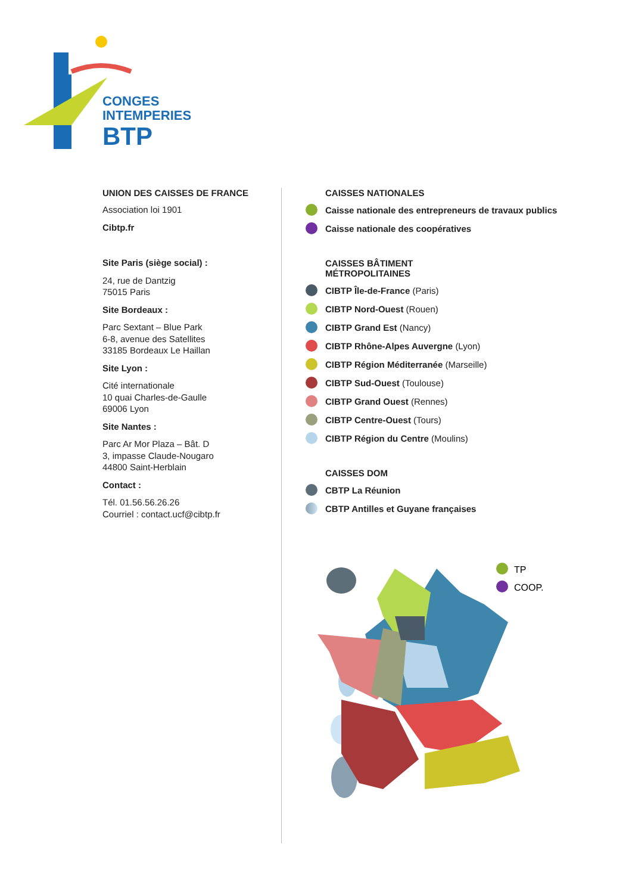CONGES
INTEMPERIES
BTP
UNION DES CAISSES DE FRANCE
Association loi 1901
Cibtp.fr
Site Paris (siège social) :
24, rue de Dantzig
75015 Paris
Site Bordeaux :
Parc Sextant – Blue Park
6-8, avenue des Satellites
33185 Bordeaux Le Haillan
Site Lyon :
Cité internationale
10 quai Charles-de-Gaulle
69006 Lyon
Site Nantes :
Parc Ar Mor Plaza – Bât. D
3, impasse Claude-Nougaro
44800 Saint-Herblain
Contact :
Tél. 01.56.56.26.26
Courriel : contact.ucf@cibtp.fr
CAISSES NATIONALES
Caisse nationale des entrepreneurs de travaux publics
Caisse nationale des coopératives
CAISSES BÂTIMENT
MÉTROPOLITAINES
CIBTP Île-de-France (Paris)
CIBTP Nord-Ouest (Rouen)
CIBTP Grand Est (Nancy)
CIBTP Rhône-Alpes Auvergne (Lyon)
CIBTP Région Méditerranée (Marseille)
CIBTP Sud-Ouest (Toulouse)
CIBTP Grand Ouest (Rennes)
CIBTP Centre-Ouest (Tours)
CIBTP Région du Centre (Moulins)
CAISSES DOM
CBTP La Réunion
CBTP Antilles et Guyane françaises
TP
COOP.